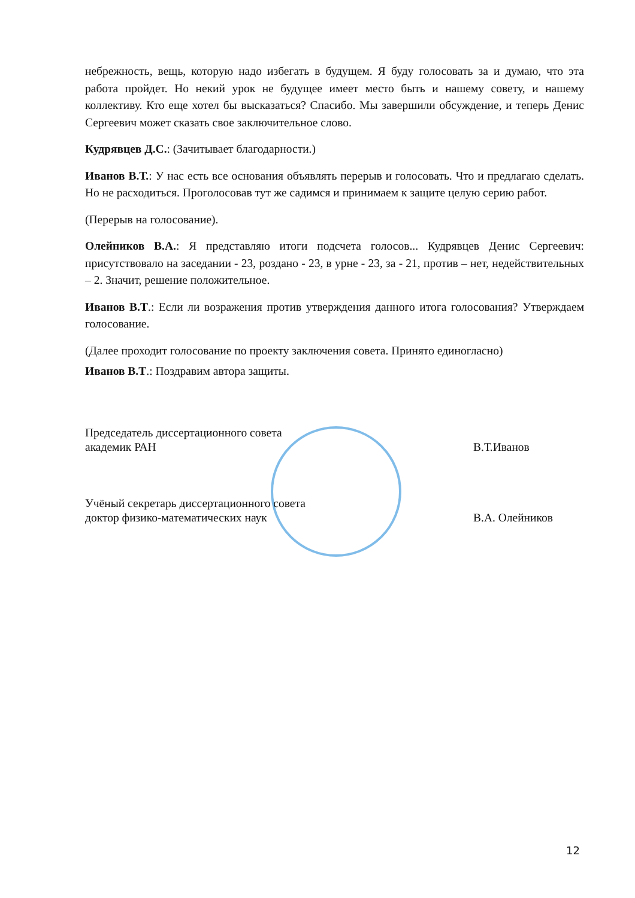небрежность, вещь, которую надо избегать в будущем. Я буду голосовать за и думаю, что эта работа пройдет. Но некий урок не будущее имеет место быть и нашему совету, и нашему коллективу. Кто еще хотел бы высказаться? Спасибо. Мы завершили обсуждение, и теперь Денис Сергеевич может сказать свое заключительное слово.
Кудрявцев Д.С.: (Зачитывает благодарности.)
Иванов В.Т.: У нас есть все основания объявлять перерыв и голосовать. Что и предлагаю сделать. Но не расходиться. Проголосовав тут же садимся и принимаем к защите целую серию работ.
(Перерыв на голосование).
Олейников В.А.: Я представляю итоги подсчета голосов... Кудрявцев Денис Сергеевич: присутствовало на заседании - 23, роздано - 23, в урне - 23, за - 21, против – нет, недействительных – 2. Значит, решение положительное.
Иванов В.Т.: Если ли возражения против утверждения данного итога голосования? Утверждаем голосование.
(Далее проходит голосование по проекту заключения совета. Принято единогласно)
Иванов В.Т.: Поздравим автора защиты.
Председатель диссертационного совета
академик РАН
В.Т.Иванов
Учёный секретарь диссертационного совета
доктор физико-математических наук
В.А. Олейников
12